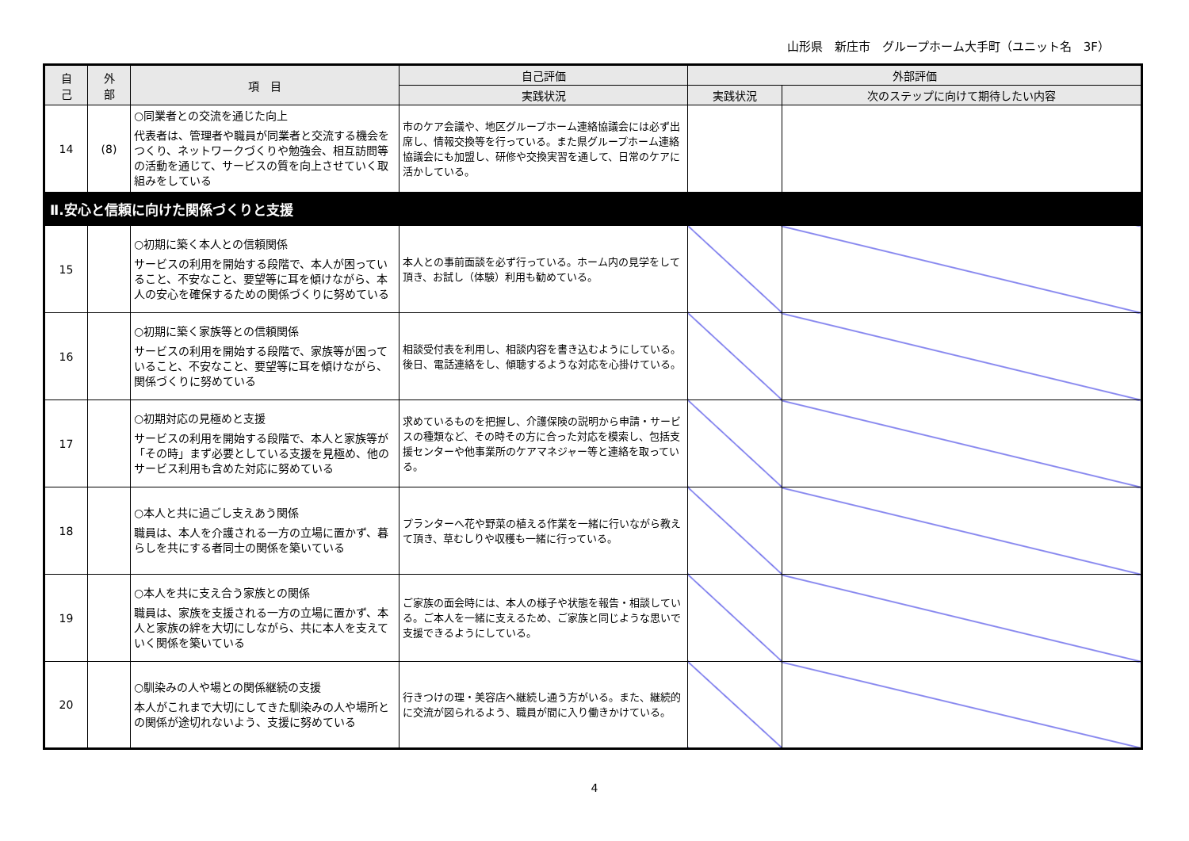山形県　新庄市　グループホーム大手町（ユニット名　3F）
| 自 己 | 外 部 | 項 目 | 自己評価 | 外部評価 | |
| --- | --- | --- | --- | --- | --- |
| | | | 実践状況 | 実践状況 | 次のステップに向けて期待したい内容 |
| 14 | (8) | ○同業者との交流を通じた向上 代表者は、管理者や職員が同業者と交流する機会をつくり、ネットワークづくりや勉強会、相互訪問等の活動を通じて、サービスの質を向上させていく取組みをしている | 市のケア会議や、地区グループホーム連絡協議会には必ず出席し、情報交換等を行っている。また県グループホーム連絡協議会にも加盟し、研修や交換実習を通して、日常のケアに活かしている。 | | |
| Ⅱ.安心と信頼に向けた関係づくりと支援 | | | | | |
| 15 | | ○初期に築く本人との信頼関係 サービスの利用を開始する段階で、本人が困っていること、不安なこと、要望等に耳を傾けながら、本人の安心を確保するための関係づくりに努めている | 本人との事前面談を必ず行っている。ホーム内の見学をして頂き、お試し（体験）利用も勧めている。 | | |
| 16 | | ○初期に築く家族等との信頼関係 サービスの利用を開始する段階で、家族等が困っていること、不安なこと、要望等に耳を傾けながら、関係づくりに努めている | 相談受付表を利用し、相談内容を書き込むようにしている。後日、電話連絡をし、傾聴するような対応を心掛けている。 | | |
| 17 | | ○初期対応の見極めと支援 サービスの利用を開始する段階で、本人と家族等が「その時」まず必要としている支援を見極め、他のサービス利用も含めた対応に努めている | 求めているものを把握し、介護保険の説明から申請・サービスの種類など、その時その方に合った対応を模索し、包括支援センターや他事業所のケアマネジャー等と連絡を取っている。 | | |
| 18 | | ○本人と共に過ごし支えあう関係 職員は、本人を介護される一方の立場に置かず、暮らしを共にする者同士の関係を築いている | プランターへ花や野菜の植える作業を一緒に行いながら教えて頂き、草むしりや収穫も一緒に行っている。 | | |
| 19 | | ○本人を共に支え合う家族との関係 職員は、家族を支援される一方の立場に置かず、本人と家族の絆を大切にしながら、共に本人を支えていく関係を築いている | ご家族の面会時には、本人の様子や状態を報告・相談している。ご本人を一緒に支えるため、ご家族と同じような思いで支援できるようにしている。 | | |
| 20 | | ○馴染みの人や場との関係継続の支援 本人がこれまで大切にしてきた馴染みの人や場所との関係が途切れないよう、支援に努めている | 行きつけの理・美容店へ継続し通う方がいる。また、継続的に交流が図られるよう、職員が間に入り働きかけている。 | | |
4